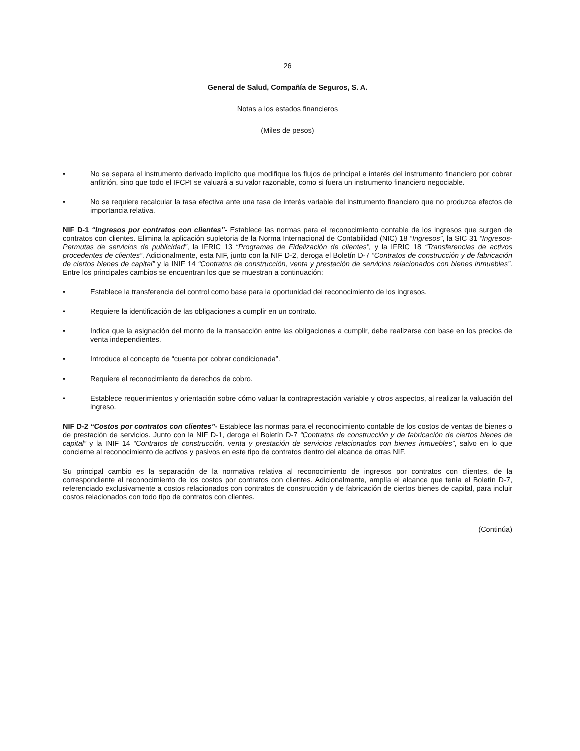26
General de Salud, Compañía de Seguros, S. A.
Notas a los estados financieros
(Miles de pesos)
• No se separa el instrumento derivado implícito que modifique los flujos de principal e interés del instrumento financiero por cobrar anfitrión, sino que todo el IFCPI se valuará a su valor razonable, como si fuera un instrumento financiero negociable.
• No se requiere recalcular la tasa efectiva ante una tasa de interés variable del instrumento financiero que no produzca efectos de importancia relativa.
NIF D-1 “Ingresos por contratos con clientes”- Establece las normas para el reconocimiento contable de los ingresos que surgen de contratos con clientes. Elimina la aplicación supletoria de la Norma Internacional de Contabilidad (NIC) 18 “Ingresos”, la SIC 31 “Ingresos- Permutas de servicios de publicidad”, la IFRIC 13 “Programas de Fidelización de clientes”, y la IFRIC 18 “Transferencias de activos procedentes de clientes”. Adicionalmente, esta NIF, junto con la NIF D-2, deroga el Boletín D-7 “Contratos de construcción y de fabricación de ciertos bienes de capital” y la INIF 14 “Contratos de construcción, venta y prestación de servicios relacionados con bienes inmuebles”. Entre los principales cambios se encuentran los que se muestran a continuación:
• Establece la transferencia del control como base para la oportunidad del reconocimiento de los ingresos.
• Requiere la identificación de las obligaciones a cumplir en un contrato.
• Indica que la asignación del monto de la transacción entre las obligaciones a cumplir, debe realizarse con base en los precios de venta independientes.
• Introduce el concepto de “cuenta por cobrar condicionada”.
• Requiere el reconocimiento de derechos de cobro.
• Establece requerimientos y orientación sobre cómo valuar la contraprestación variable y otros aspectos, al realizar la valuación del ingreso.
NIF D-2 “Costos por contratos con clientes”- Establece las normas para el reconocimiento contable de los costos de ventas de bienes o de prestación de servicios. Junto con la NIF D-1, deroga el Boletín D-7 “Contratos de construcción y de fabricación de ciertos bienes de capital” y la INIF 14 “Contratos de construcción, venta y prestación de servicios relacionados con bienes inmuebles”, salvo en lo que concierne al reconocimiento de activos y pasivos en este tipo de contratos dentro del alcance de otras NIF.
Su principal cambio es la separación de la normativa relativa al reconocimiento de ingresos por contratos con clientes, de la correspondiente al reconocimiento de los costos por contratos con clientes. Adicionalmente, amplía el alcance que tenía el Boletín D-7, referenciado exclusivamente a costos relacionados con contratos de construcción y de fabricación de ciertos bienes de capital, para incluir costos relacionados con todo tipo de contratos con clientes.
(Continúa)